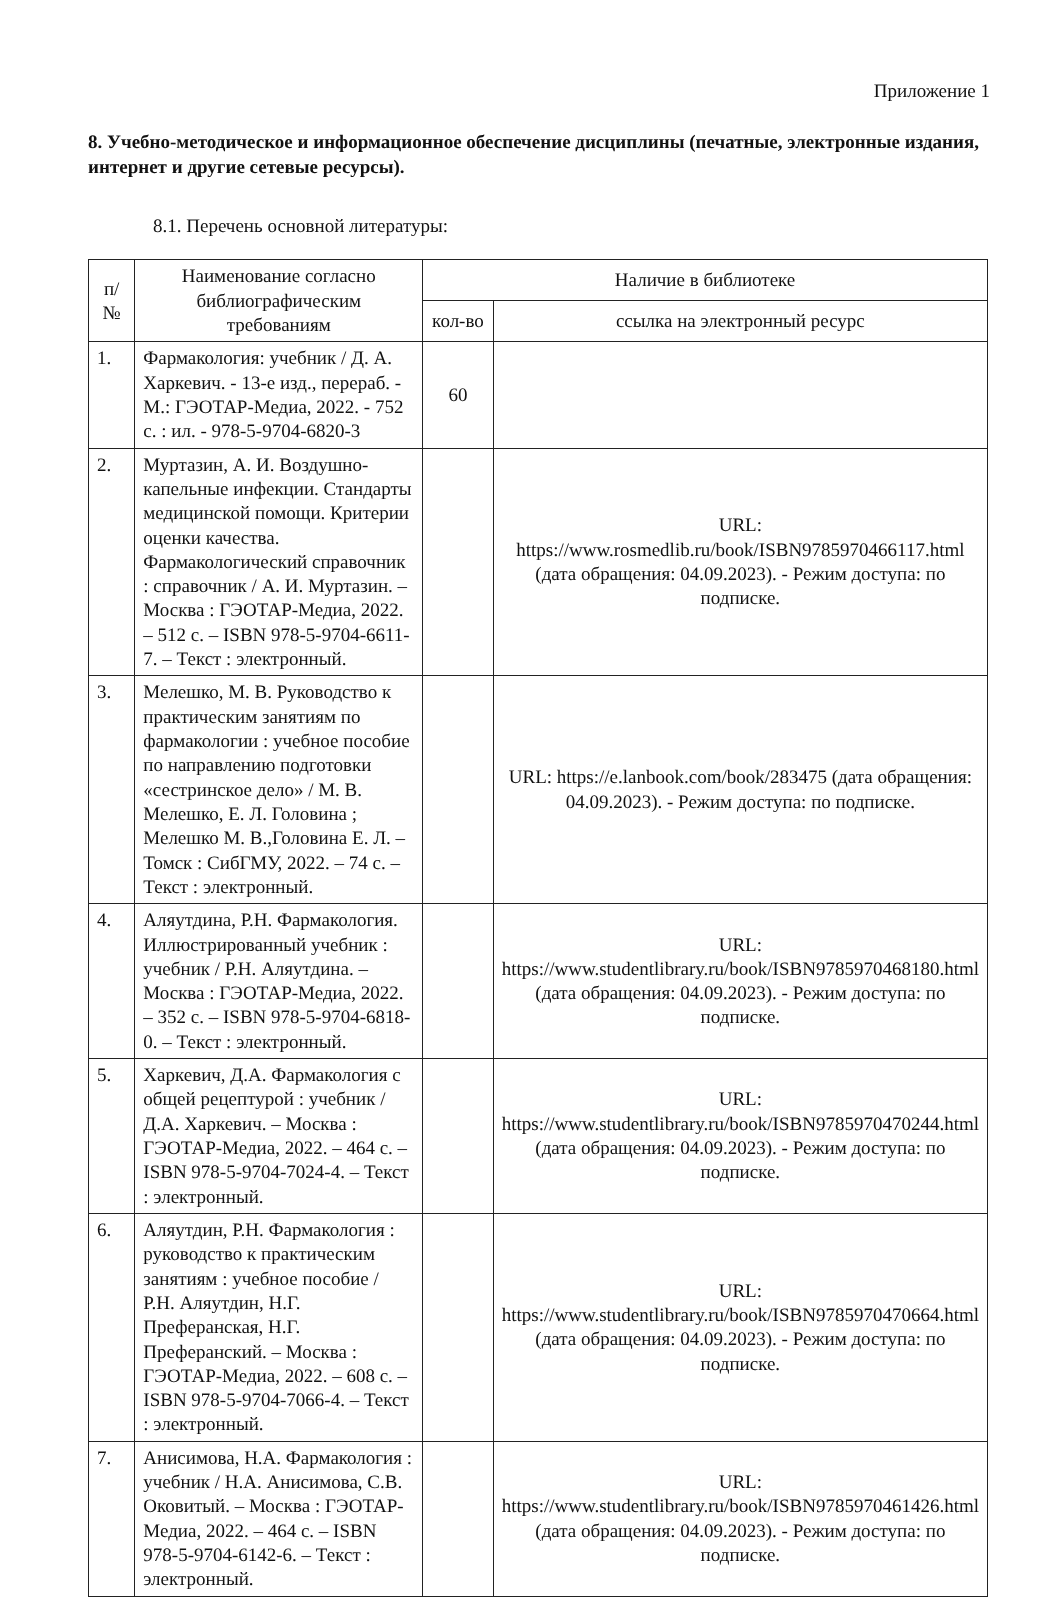Приложение 1
8. Учебно-методическое и информационное обеспечение дисциплины (печатные, электронные издания, интернет и другие сетевые ресурсы).
8.1. Перечень основной литературы:
| п/№ | Наименование согласно библиографическим требованиям | Наличие в библиотеке | |
| --- | --- | --- | --- |
| | | кол-во | ссылка на электронный ресурс |
| 1. | Фармакология: учебник / Д. А. Харкевич. - 13-е изд., перераб. - М.: ГЭОТАР-Медиа, 2022. - 752 с. : ил. - 978-5-9704-6820-3 | 60 | |
| 2. | Муртазин, А. И. Воздушно-капельные инфекции. Стандарты медицинской помощи. Критерии оценки качества. Фармакологический справочник : справочник / А. И. Муртазин. – Москва : ГЭОТАР-Медиа, 2022. – 512 с. – ISBN 978-5-9704-6611-7. – Текст : электронный. | | URL: https://www.rosmedlib.ru/book/ISBN9785970466117.html (дата обращения: 04.09.2023). - Режим доступа: по подписке. |
| 3. | Мелешко, М. В. Руководство к практическим занятиям по фармакологии : учебное пособие по направлению подготовки «сестринское дело» / М. В. Мелешко, Е. Л. Головина ; Мелешко М. В.,Головина Е. Л. – Томск : СибГМУ, 2022. – 74 с. – Текст : электронный. | | URL: https://e.lanbook.com/book/283475 (дата обращения: 04.09.2023). - Режим доступа: по подписке. |
| 4. | Аляутдина, Р.Н. Фармакология. Иллюстрированный учебник : учебник / Р.Н. Аляутдина. – Москва : ГЭОТАР-Медиа, 2022. – 352 с. – ISBN 978-5-9704-6818-0. – Текст : электронный. | | URL: https://www.studentlibrary.ru/book/ISBN9785970468180.html (дата обращения: 04.09.2023). - Режим доступа: по подписке. |
| 5. | Харкевич, Д.А. Фармакология с общей рецептурой : учебник / Д.А. Харкевич. – Москва : ГЭОТАР-Медиа, 2022. – 464 с. – ISBN 978-5-9704-7024-4. – Текст : электронный. | | URL: https://www.studentlibrary.ru/book/ISBN9785970470244.html (дата обращения: 04.09.2023). - Режим доступа: по подписке. |
| 6. | Аляутдин, Р.Н. Фармакология : руководство к практическим занятиям : учебное пособие / Р.Н. Аляутдин, Н.Г. Преферанская, Н.Г. Преферанский. – Москва : ГЭОТАР-Медиа, 2022. – 608 с. – ISBN 978-5-9704-7066-4. – Текст : электронный. | | URL: https://www.studentlibrary.ru/book/ISBN9785970470664.html (дата обращения: 04.09.2023). - Режим доступа: по подписке. |
| 7. | Анисимова, Н.А. Фармакология : учебник / Н.А. Анисимова, С.В. Оковитый. – Москва : ГЭОТАР-Медиа, 2022. – 464 с. – ISBN 978-5-9704-6142-6. – Текст : электронный. | | URL: https://www.studentlibrary.ru/book/ISBN9785970461426.html (дата обращения: 04.09.2023). - Режим доступа: по подписке. |